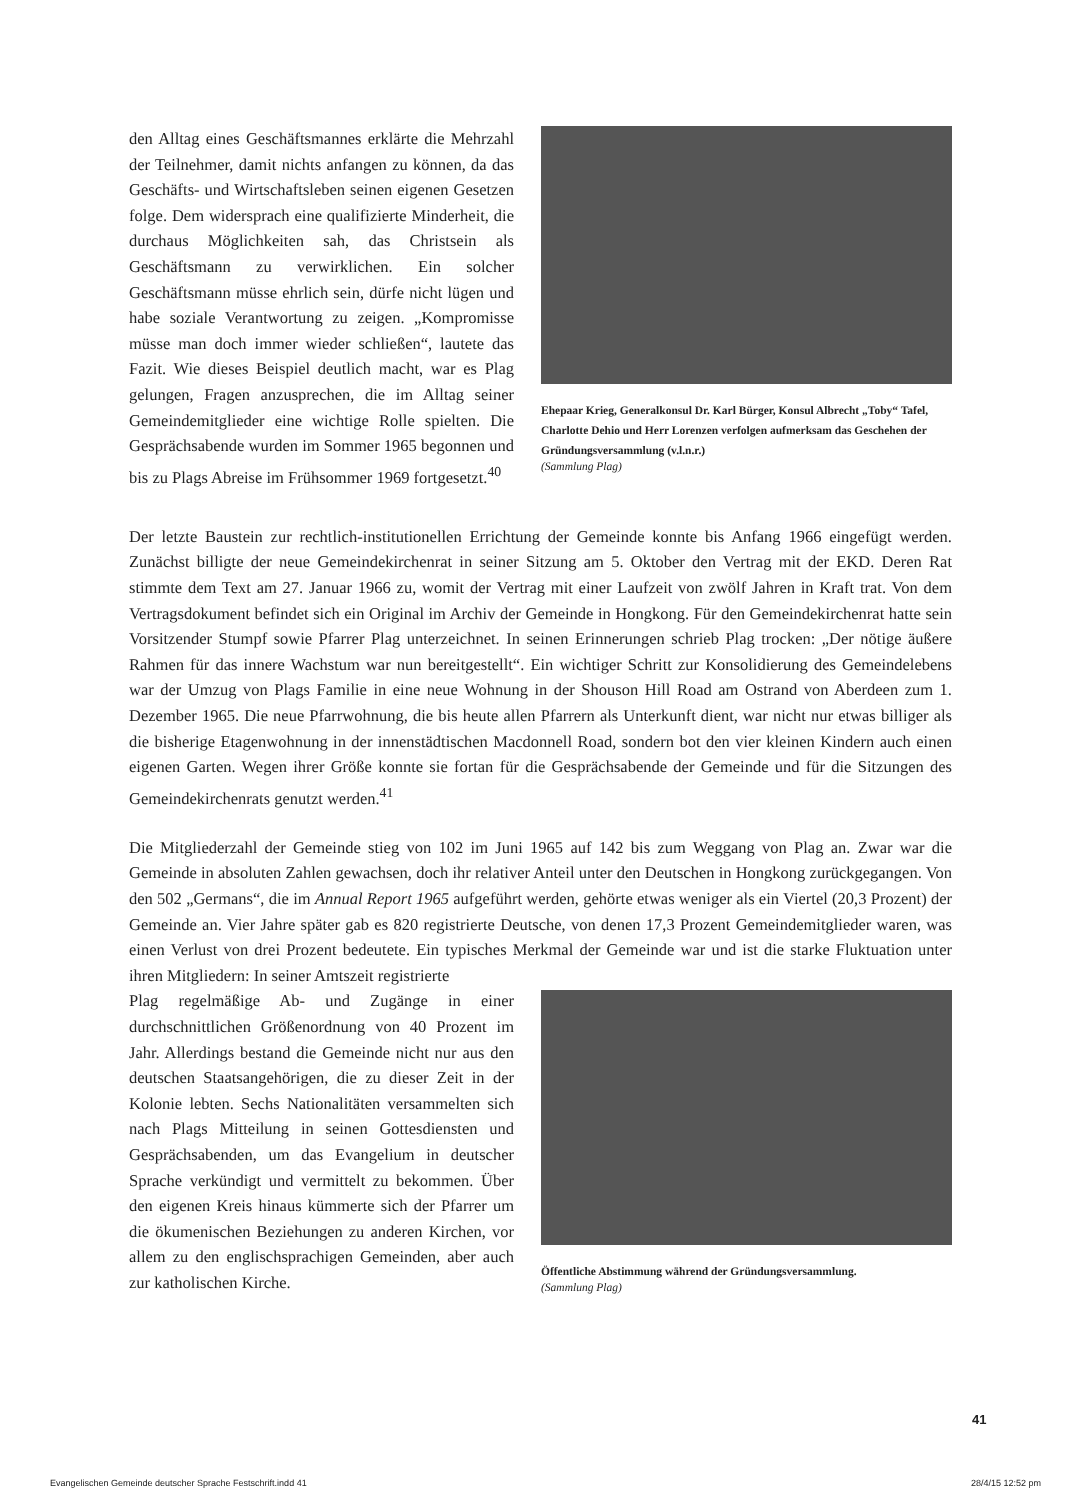den Alltag eines Geschäftsmannes erklärte die Mehrzahl der Teilnehmer, damit nichts anfangen zu können, da das Geschäfts- und Wirtschaftsleben seinen eigenen Gesetzen folge. Dem widersprach eine qualifizierte Minderheit, die durchaus Möglichkeiten sah, das Christsein als Geschäftsmann zu verwirklichen. Ein solcher Geschäftsmann müsse ehrlich sein, dürfe nicht lügen und habe soziale Verantwortung zu zeigen. „Kompromisse müsse man doch immer wieder schließen“, lautete das Fazit. Wie dieses Beispiel deutlich macht, war es Plag gelungen, Fragen anzusprechen, die im Alltag seiner Gemeindemitglieder eine wichtige Rolle spielten. Die Gesprächsabende wurden im Sommer 1965 begonnen und bis zu Plags Abreise im Frühsommer 1969 fortgesetzt.<sup>40</sup>
Ehepaar Krieg, Generalkonsul Dr. Karl Bürger, Konsul Albrecht „Toby“ Tafel, Charlotte Dehio und Herr Lorenzen verfolgen aufmerksam das Geschehen der Gründungsversammlung (v.l.n.r.)
(Sammlung Plag)
Der letzte Baustein zur rechtlich-institutionellen Errichtung der Gemeinde konnte bis Anfang 1966 eingefügt werden. Zunächst billigte der neue Gemeindekirchenrat in seiner Sitzung am 5. Oktober den Vertrag mit der EKD. Deren Rat stimmte dem Text am 27. Januar 1966 zu, womit der Vertrag mit einer Laufzeit von zwölf Jahren in Kraft trat. Von dem Vertragsdokument befindet sich ein Original im Archiv der Gemeinde in Hongkong. Für den Gemeindekirchenrat hatte sein Vorsitzender Stumpf sowie Pfarrer Plag unterzeichnet. In seinen Erinnerungen schrieb Plag trocken: „Der nötige äußere Rahmen für das innere Wachstum war nun bereitgestellt“. Ein wichtiger Schritt zur Konsolidierung des Gemeindelebens war der Umzug von Plags Familie in eine neue Wohnung in der Shouson Hill Road am Ostrand von Aberdeen zum 1. Dezember 1965. Die neue Pfarrwohnung, die bis heute allen Pfarrern als Unterkunft dient, war nicht nur etwas billiger als die bisherige Etagenwohnung in der innenstädtischen Macdonnell Road, sondern bot den vier kleinen Kindern auch einen eigenen Garten. Wegen ihrer Größe konnte sie fortan für die Gesprächsabende der Gemeinde und für die Sitzungen des Gemeindekirchenrats genutzt werden.<sup>41</sup>
Die Mitgliederzahl der Gemeinde stieg von 102 im Juni 1965 auf 142 bis zum Weggang von Plag an. Zwar war die Gemeinde in absoluten Zahlen gewachsen, doch ihr relativer Anteil unter den Deutschen in Hongkong zurückgegangen. Von den 502 „Germans“, die im Annual Report 1965 aufgeführt werden, gehörte etwas weniger als ein Viertel (20,3 Prozent) der Gemeinde an. Vier Jahre später gab es 820 registrierte Deutsche, von denen 17,3 Prozent Gemeindemitglieder waren, was einen Verlust von drei Prozent bedeutete. Ein typisches Merkmal der Gemeinde war und ist die starke Fluktuation unter ihren Mitgliedern: In seiner Amtszeit registrierte
Plag regelmäßige Ab- und Zugänge in einer durchschnittlichen Größenordnung von 40 Prozent im Jahr. Allerdings bestand die Gemeinde nicht nur aus den deutschen Staatsangehörigen, die zu dieser Zeit in der Kolonie lebten. Sechs Nationalitäten versammelten sich nach Plags Mitteilung in seinen Gottesdiensten und Gesprächsabenden, um das Evangelium in deutscher Sprache verkündigt und vermittelt zu bekommen. Über den eigenen Kreis hinaus kümmerte sich der Pfarrer um die ökumenischen Beziehungen zu anderen Kirchen, vor allem zu den englischsprachigen Gemeinden, aber auch zur katholischen Kirche.
Öffentliche Abstimmung während der Gründungsversammlung.
(Sammlung Plag)
41
Evangelischen Gemeinde deutscher Sprache Festschrift.indd 41 28/4/15 12:52 pm